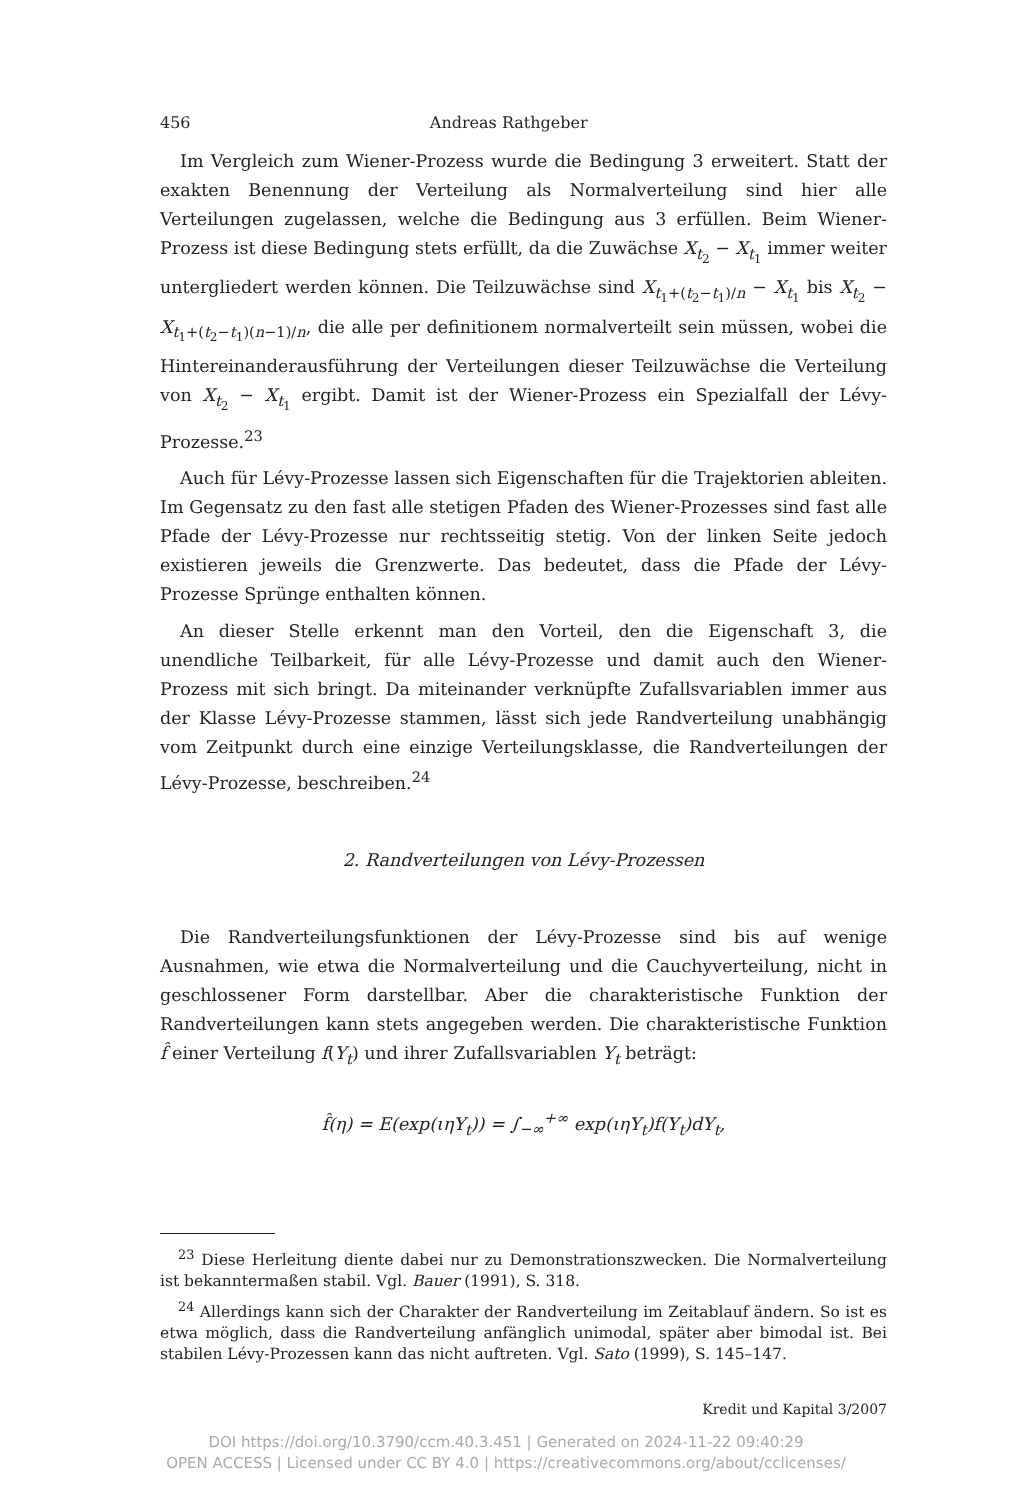456 Andreas Rathgeber
Im Vergleich zum Wiener-Prozess wurde die Bedingung 3 erweitert. Statt der exakten Benennung der Verteilung als Normalverteilung sind hier alle Verteilungen zugelassen, welche die Bedingung aus 3 erfüllen. Beim Wiener-Prozess ist diese Bedingung stets erfüllt, da die Zuwächse X<sub>t<sub>2</sub></sub> − X<sub>t<sub>1</sub></sub> immer weiter untergliedert werden können. Die Teilzuwächse sind X<sub>t<sub>1</sub>+(t<sub>2</sub>−t<sub>1</sub>)/n</sub> − X<sub>t<sub>1</sub></sub> bis X<sub>t<sub>2</sub></sub> − X<sub>t<sub>1</sub>+(t<sub>2</sub>−t<sub>1</sub>)(n−1)/n</sub>, die alle per definitionem normalverteilt sein müssen, wobei die Hintereinanderausführung der Verteilungen dieser Teilzuwächse die Verteilung von X<sub>t<sub>2</sub></sub> − X<sub>t<sub>1</sub></sub> ergibt. Damit ist der Wiener-Prozess ein Spezialfall der Lévy-Prozesse.<sup>23</sup>
Auch für Lévy-Prozesse lassen sich Eigenschaften für die Trajektorien ableiten. Im Gegensatz zu den fast alle stetigen Pfaden des Wiener-Prozesses sind fast alle Pfade der Lévy-Prozesse nur rechtsseitig stetig. Von der linken Seite jedoch existieren jeweils die Grenzwerte. Das bedeutet, dass die Pfade der Lévy-Prozesse Sprünge enthalten können.
An dieser Stelle erkennt man den Vorteil, den die Eigenschaft 3, die unendliche Teilbarkeit, für alle Lévy-Prozesse und damit auch den Wiener-Prozess mit sich bringt. Da miteinander verknüpfte Zufallsvariablen immer aus der Klasse Lévy-Prozesse stammen, lässt sich jede Randverteilung unabhängig vom Zeitpunkt durch eine einzige Verteilungsklasse, die Randverteilungen der Lévy-Prozesse, beschreiben.<sup>24</sup>
2. Randverteilungen von Lévy-Prozessen
Die Randverteilungsfunktionen der Lévy-Prozesse sind bis auf wenige Ausnahmen, wie etwa die Normalverteilung und die Cauchyverteilung, nicht in geschlossener Form darstellbar. Aber die charakteristische Funktion der Randverteilungen kann stets angegeben werden. Die charakteristische Funktion f̂ einer Verteilung f(Y<sub>t</sub>) und ihrer Zufallsvariablen Y<sub>t</sub> beträgt:
f̂(η) = E(exp(ιηY<sub>t</sub>)) = ∫<sub>−∞</sub><sup>+∞</sup> exp(ιηY<sub>t</sub>)f(Y<sub>t</sub>)dY<sub>t</sub>,
<sup>23</sup> Diese Herleitung diente dabei nur zu Demonstrationszwecken. Die Normalverteilung ist bekanntermaßen stabil. Vgl. Bauer (1991), S. 318.
<sup>24</sup> Allerdings kann sich der Charakter der Randverteilung im Zeitablauf ändern. So ist es etwa möglich, dass die Randverteilung anfänglich unimodal, später aber bimodal ist. Bei stabilen Lévy-Prozessen kann das nicht auftreten. Vgl. Sato (1999), S. 145–147.
Kredit und Kapital 3/2007
DOI https://doi.org/10.3790/ccm.40.3.451 | Generated on 2024-11-22 09:40:29
OPEN ACCESS | Licensed under CC BY 4.0 | https://creativecommons.org/about/cclicenses/